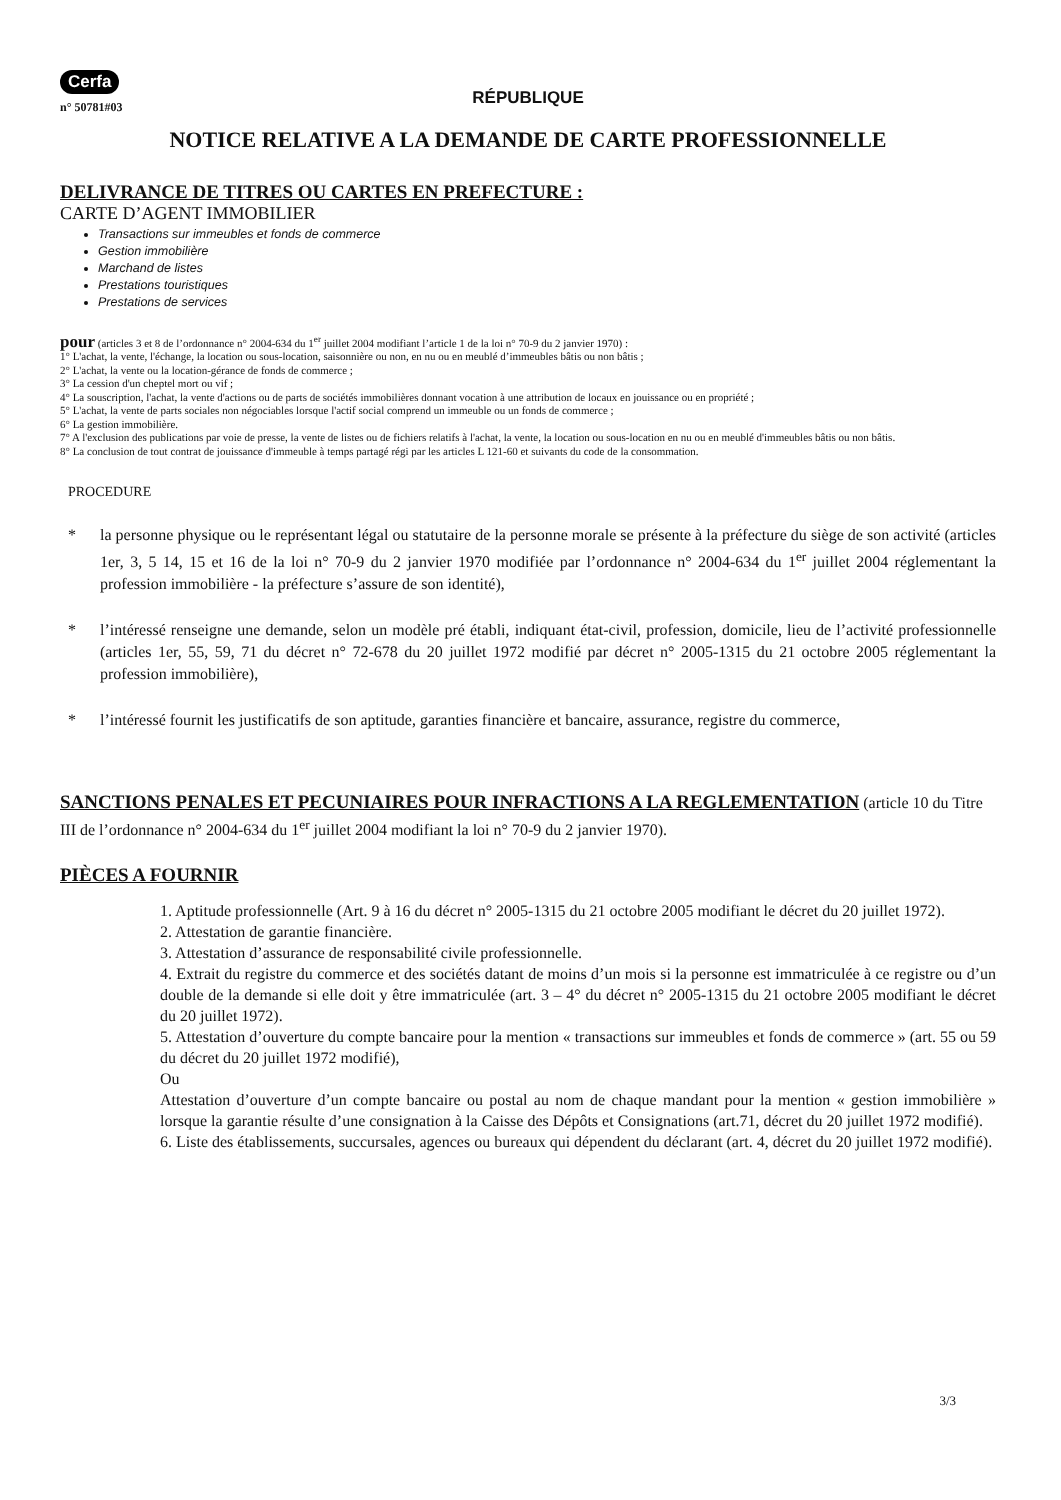Cerfa
n° 50781#03
RÉPUBLIQUE
NOTICE RELATIVE A LA DEMANDE DE CARTE PROFESSIONNELLE
DELIVRANCE DE TITRES OU CARTES EN PREFECTURE :
CARTE D’AGENT IMMOBILIER
Transactions sur immeubles et fonds de commerce
Gestion immobilière
Marchand de listes
Prestations touristiques
Prestations de services
pour (articles 3 et 8 de l’ordonnance n° 2004-634 du 1<sup>er</sup> juillet 2004 modifiant l’article 1 de la loi n° 70-9 du 2 janvier 1970) :
1° L'achat, la vente, l'échange, la location ou sous-location, saisonnière ou non, en nu ou en meublé d’immeubles bâtis ou non bâtis ;
2° L'achat, la vente ou la location-gérance de fonds de commerce ;
3° La cession d'un cheptel mort ou vif ;
4° La souscription, l'achat, la vente d'actions ou de parts de sociétés immobilières donnant vocation à une attribution de locaux en jouissance ou en propriété ;
5° L'achat, la vente de parts sociales non négociables lorsque l'actif social comprend un immeuble ou un fonds de commerce ;
6° La gestion immobilière.
7° A l'exclusion des publications par voie de presse, la vente de listes ou de fichiers relatifs à l'achat, la vente, la location ou sous-location en nu ou en meublé d'immeubles bâtis ou non bâtis.
8° La conclusion de tout contrat de jouissance d'immeuble à temps partagé régi par les articles L 121-60 et suivants du code de la consommation.
PROCEDURE
* la personne physique ou le représentant légal ou statutaire de la personne morale se présente à la préfecture du siège de son activité (articles 1er, 3, 5 14, 15 et 16 de la loi n° 70-9 du 2 janvier 1970 modifiée par l’ordonnance n° 2004-634 du 1<sup>er</sup> juillet 2004 réglementant la profession immobilière - la préfecture s’assure de son identité),
* l’intéressé renseigne une demande, selon un modèle pré établi, indiquant état-civil, profession, domicile, lieu de l’activité professionnelle (articles 1er, 55, 59, 71 du décret n° 72-678 du 20 juillet 1972 modifié par décret n° 2005-1315 du 21 octobre 2005 réglementant la profession immobilière),
* l’intéressé fournit les justificatifs de son aptitude, garanties financière et bancaire, assurance, registre du commerce,
SANCTIONS PENALES ET PECUNIAIRES POUR INFRACTIONS A LA REGLEMENTATION (article 10 du Titre III de l’ordonnance n° 2004-634 du 1<sup>er</sup> juillet 2004 modifiant la loi n° 70-9 du 2 janvier 1970).
PIÈCES A FOURNIR
1. Aptitude professionnelle (Art. 9 à 16 du décret n° 2005-1315 du 21 octobre 2005 modifiant le décret du 20 juillet 1972).
2. Attestation de garantie financière.
3. Attestation d’assurance de responsabilité civile professionnelle.
4. Extrait du registre du commerce et des sociétés datant de moins d’un mois si la personne est immatriculée à ce registre ou d’un double de la demande si elle doit y être immatriculée (art. 3 – 4° du décret n° 2005-1315 du 21 octobre 2005 modifiant le décret du 20 juillet 1972).
5. Attestation d’ouverture du compte bancaire pour la mention « transactions sur immeubles et fonds de commerce » (art. 55 ou 59 du décret du 20 juillet 1972 modifié),
Ou
Attestation d’ouverture d’un compte bancaire ou postal au nom de chaque mandant pour la mention « gestion immobilière » lorsque la garantie résulte d’une consignation à la Caisse des Dépôts et Consignations (art.71, décret du 20 juillet 1972 modifié).
6. Liste des établissements, succursales, agences ou bureaux qui dépendent du déclarant (art. 4, décret du 20 juillet 1972 modifié).
3/3